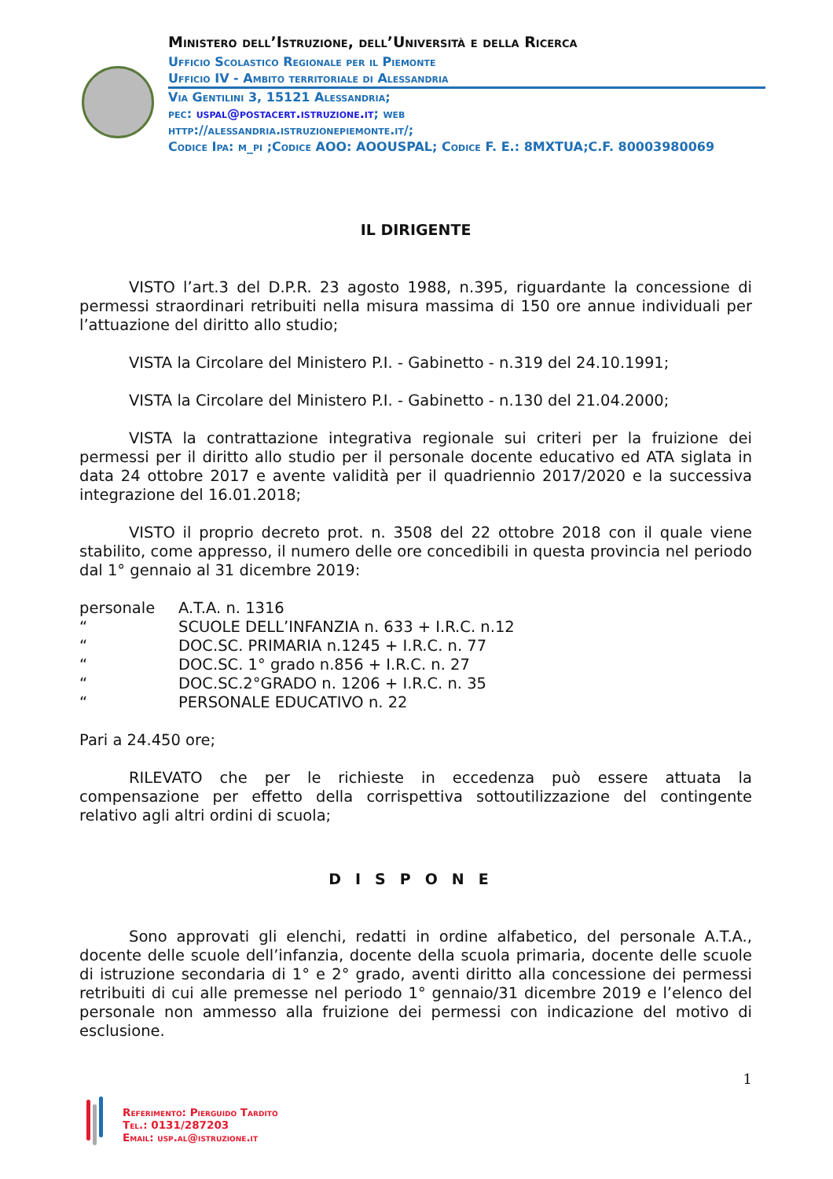Ministero dell’Istruzione, dell’Università e della Ricerca
Ufficio Scolastico Regionale per il Piemonte
Ufficio IV - Ambito territoriale di Alessandria
Via Gentilini 3, 15121 Alessandria;
pec: uspal@postacert.istruzione.it; web
http://alessandria.istruzionepiemonte.it/;
Codice Ipa: m_pi ;Codice AOO: AOOUSPAL; Codice F. E.: 8MXTUA;C.F. 80003980069
IL DIRIGENTE
VISTO l’art.3 del D.P.R. 23 agosto 1988, n.395, riguardante la concessione di permessi straordinari retribuiti nella misura massima di 150 ore annue individuali per l’attuazione del diritto allo studio;
VISTA la Circolare del Ministero P.I. - Gabinetto - n.319 del 24.10.1991;
VISTA la Circolare del Ministero P.I. - Gabinetto - n.130 del 21.04.2000;
VISTA la contrattazione integrativa regionale sui criteri per la fruizione dei permessi per il diritto allo studio per il personale docente educativo ed ATA siglata in data 24 ottobre 2017 e avente validità per il quadriennio 2017/2020 e la successiva integrazione del 16.01.2018;
VISTO il proprio decreto prot. n. 3508 del 22 ottobre 2018 con il quale viene stabilito, come appresso, il numero delle ore concedibili in questa provincia nel periodo dal 1° gennaio al 31 dicembre 2019:
personale A.T.A. n. 1316
“ SCUOLE DELL’INFANZIA n. 633 + I.R.C. n.12
“ DOC.SC. PRIMARIA n.1245 + I.R.C. n. 77
“ DOC.SC. 1° grado n.856 + I.R.C. n. 27
“ DOC.SC.2°GRADO n. 1206 + I.R.C. n. 35
“ PERSONALE EDUCATIVO n. 22
Pari a 24.450 ore;
RILEVATO che per le richieste in eccedenza può essere attuata la compensazione per effetto della corrispettiva sottoutilizzazione del contingente relativo agli altri ordini di scuola;
DISPONE
Sono approvati gli elenchi, redatti in ordine alfabetico, del personale A.T.A., docente delle scuole dell’infanzia, docente della scuola primaria, docente delle scuole di istruzione secondaria di 1° e 2° grado, aventi diritto alla concessione dei permessi retribuiti di cui alle premesse nel periodo 1° gennaio/31 dicembre 2019 e l’elenco del personale non ammesso alla fruizione dei permessi con indicazione del motivo di esclusione.
1
Referimento: Pierguido Tardito
Tel.: 0131/287203
Email: usp.al@istruzione.it